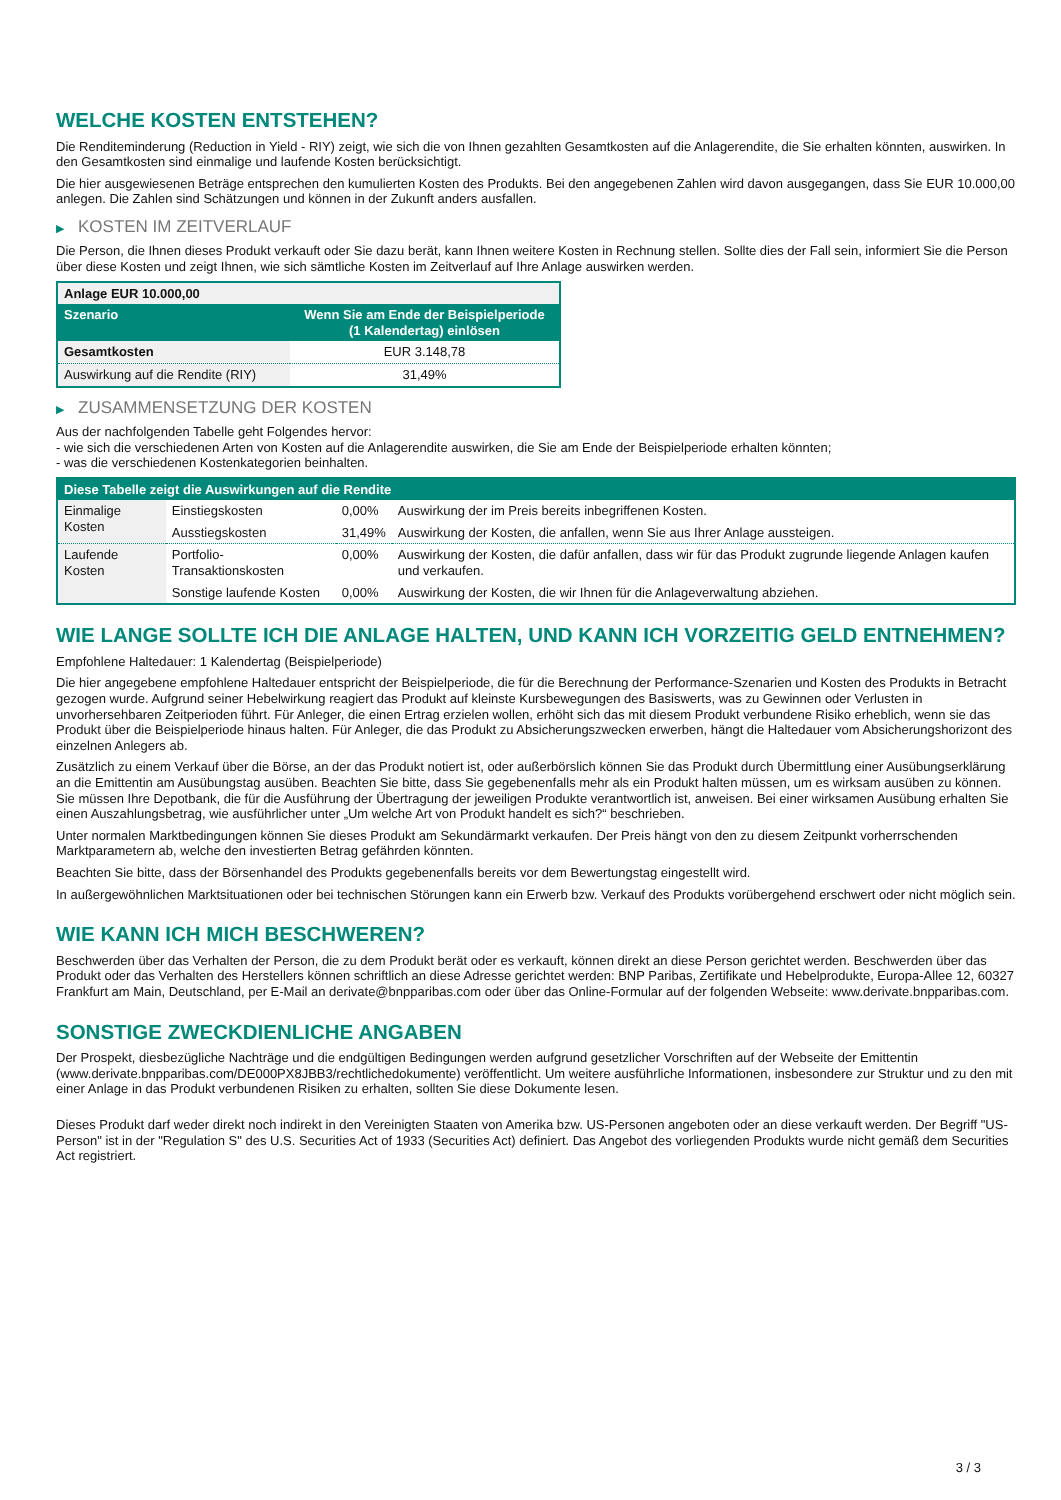WELCHE KOSTEN ENTSTEHEN?
Die Renditeminderung (Reduction in Yield - RIY) zeigt, wie sich die von Ihnen gezahlten Gesamtkosten auf die Anlagerendite, die Sie erhalten könnten, auswirken. In den Gesamtkosten sind einmalige und laufende Kosten berücksichtigt.
Die hier ausgewiesenen Beträge entsprechen den kumulierten Kosten des Produkts. Bei den angegebenen Zahlen wird davon ausgegangen, dass Sie EUR 10.000,00 anlegen. Die Zahlen sind Schätzungen und können in der Zukunft anders ausfallen.
▶ KOSTEN IM ZEITVERLAUF
Die Person, die Ihnen dieses Produkt verkauft oder Sie dazu berät, kann Ihnen weitere Kosten in Rechnung stellen. Sollte dies der Fall sein, informiert Sie die Person über diese Kosten und zeigt Ihnen, wie sich sämtliche Kosten im Zeitverlauf auf Ihre Anlage auswirken werden.
| Anlage EUR 10.000,00 | |
| --- | --- |
| Szenario | Wenn Sie am Ende der Beispielperiode (1 Kalendertag) einlösen |
| Gesamtkosten | EUR 3.148,78 |
| Auswirkung auf die Rendite (RIY) | 31,49% |
▶ ZUSAMMENSETZUNG DER KOSTEN
Aus der nachfolgenden Tabelle geht Folgendes hervor:
- wie sich die verschiedenen Arten von Kosten auf die Anlagerendite auswirken, die Sie am Ende der Beispielperiode erhalten könnten;
- was die verschiedenen Kostenkategorien beinhalten.
| Diese Tabelle zeigt die Auswirkungen auf die Rendite | | | |
| --- | --- | --- | --- |
| Einmalige Kosten | Einstiegskosten | 0,00% | Auswirkung der im Preis bereits inbegriffenen Kosten. |
| | Ausstiegskosten | 31,49% | Auswirkung der Kosten, die anfallen, wenn Sie aus Ihrer Anlage aussteigen. |
| Laufende Kosten | Portfolio-Transaktionskosten | 0,00% | Auswirkung der Kosten, die dafür anfallen, dass wir für das Produkt zugrunde liegende Anlagen kaufen und verkaufen. |
| | Sonstige laufende Kosten | 0,00% | Auswirkung der Kosten, die wir Ihnen für die Anlageverwaltung abziehen. |
WIE LANGE SOLLTE ICH DIE ANLAGE HALTEN, UND KANN ICH VORZEITIG GELD ENTNEHMEN?
Empfohlene Haltedauer: 1 Kalendertag (Beispielperiode)
Die hier angegebene empfohlene Haltedauer entspricht der Beispielperiode, die für die Berechnung der Performance-Szenarien und Kosten des Produkts in Betracht gezogen wurde. Aufgrund seiner Hebelwirkung reagiert das Produkt auf kleinste Kursbewegungen des Basiswerts, was zu Gewinnen oder Verlusten in unvorhersehbaren Zeitperioden führt. Für Anleger, die einen Ertrag erzielen wollen, erhöht sich das mit diesem Produkt verbundene Risiko erheblich, wenn sie das Produkt über die Beispielperiode hinaus halten. Für Anleger, die das Produkt zu Absicherungszwecken erwerben, hängt die Haltedauer vom Absicherungshorizont des einzelnen Anlegers ab.
Zusätzlich zu einem Verkauf über die Börse, an der das Produkt notiert ist, oder außerbörslich können Sie das Produkt durch Übermittlung einer Ausübungserklärung an die Emittentin am Ausübungstag ausüben. Beachten Sie bitte, dass Sie gegebenenfalls mehr als ein Produkt halten müssen, um es wirksam ausüben zu können. Sie müssen Ihre Depotbank, die für die Ausführung der Übertragung der jeweiligen Produkte verantwortlich ist, anweisen. Bei einer wirksamen Ausübung erhalten Sie einen Auszahlungsbetrag, wie ausführlicher unter „Um welche Art von Produkt handelt es sich?“ beschrieben.
Unter normalen Marktbedingungen können Sie dieses Produkt am Sekundärmarkt verkaufen. Der Preis hängt von den zu diesem Zeitpunkt vorherrschenden Marktparametern ab, welche den investierten Betrag gefährden könnten.
Beachten Sie bitte, dass der Börsenhandel des Produkts gegebenenfalls bereits vor dem Bewertungstag eingestellt wird.
In außergewöhnlichen Marktsituationen oder bei technischen Störungen kann ein Erwerb bzw. Verkauf des Produkts vorübergehend erschwert oder nicht möglich sein.
WIE KANN ICH MICH BESCHWEREN?
Beschwerden über das Verhalten der Person, die zu dem Produkt berät oder es verkauft, können direkt an diese Person gerichtet werden. Beschwerden über das Produkt oder das Verhalten des Herstellers können schriftlich an diese Adresse gerichtet werden: BNP Paribas, Zertifikate und Hebelprodukte, Europa-Allee 12, 60327 Frankfurt am Main, Deutschland, per E-Mail an derivate@bnpparibas.com oder über das Online-Formular auf der folgenden Webseite: www.derivate.bnpparibas.com.
SONSTIGE ZWECKDIENLICHE ANGABEN
Der Prospekt, diesbezügliche Nachträge und die endgültigen Bedingungen werden aufgrund gesetzlicher Vorschriften auf der Webseite der Emittentin (www.derivate.bnpparibas.com/DE000PX8JBB3/rechtlichedokumente) veröffentlicht. Um weitere ausführliche Informationen, insbesondere zur Struktur und zu den mit einer Anlage in das Produkt verbundenen Risiken zu erhalten, sollten Sie diese Dokumente lesen.
Dieses Produkt darf weder direkt noch indirekt in den Vereinigten Staaten von Amerika bzw. US-Personen angeboten oder an diese verkauft werden. Der Begriff "US-Person" ist in der "Regulation S" des U.S. Securities Act of 1933 (Securities Act) definiert. Das Angebot des vorliegenden Produkts wurde nicht gemäß dem Securities Act registriert.
3 / 3